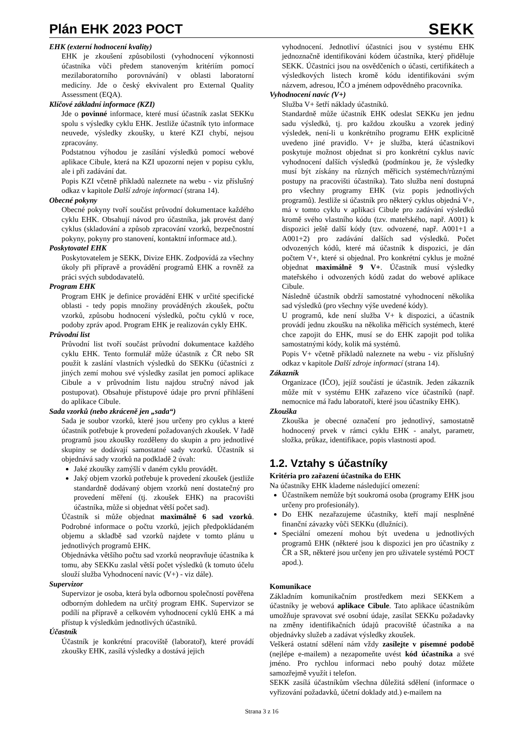Plán EHK 2023 POCT
SEKK
EHK (externí hodnocení kvality)
EHK je zkoušení způsobilosti (vyhodnocení výkonnosti účastníka vůči předem stanoveným kritériím pomocí mezilaboratorního porovnávání) v oblasti laboratorní medicíny. Jde o český ekvivalent pro External Quality Assessment (EQA).
Klíčové základní informace (KZI)
Jde o povinné informace, které musí účastník zaslat SEKKu spolu s výsledky cyklu EHK. Jestliže účastník tyto informace neuvede, výsledky zkoušky, u které KZI chybí, nejsou zpracovány.
Podstatnou výhodou je zasílání výsledků pomocí webové aplikace Cibule, která na KZI upozorní nejen v popisu cyklu, ale i při zadávání dat.
Popis KZI včetně příkladů naleznete na webu - viz příslušný odkaz v kapitole Další zdroje informací (strana 14).
Obecné pokyny
Obecné pokyny tvoří součást průvodní dokumentace každého cyklu EHK. Obsahují návod pro účastníka, jak provést daný cyklus (skladování a způsob zpracování vzorků, bezpečnostní pokyny, pokyny pro stanovení, kontaktní informace atd.).
Poskytovatel EHK
Poskytovatelem je SEKK, Divize EHK. Zodpovídá za všechny úkoly při přípravě a provádění programů EHK a rovněž za práci svých subdodavatelů.
Program EHK
Program EHK je definice provádění EHK v určité specifické oblasti - tedy popis množiny prováděných zkoušek, počtu vzorků, způsobu hodnocení výsledků, počtu cyklů v roce, podoby zpráv apod. Program EHK je realizován cykly EHK.
Průvodní list
Průvodní list tvoří součást průvodní dokumentace každého cyklu EHK. Tento formulář může účastník z ČR nebo SR použít k zaslání vlastních výsledků do SEKKu (účastníci z jiných zemí mohou své výsledky zasílat jen pomocí aplikace Cibule a v průvodním listu najdou stručný návod jak postupovat). Obsahuje přístupové údaje pro první přihlášení do aplikace Cibule.
Sada vzorků (nebo zkráceně jen „sada“)
Sada je soubor vzorků, které jsou určeny pro cyklus a které účastník potřebuje k provedení požadovaných zkoušek. V řadě programů jsou zkoušky rozděleny do skupin a pro jednotlivé skupiny se dodávají samostatné sady vzorků. Účastník si objednává sady vzorků na podkladě 2 úvah:
Jaké zkoušky zamýšlí v daném cyklu provádět.
Jaký objem vzorků potřebuje k provedení zkoušek (jestliže standardně dodávaný objem vzorků není dostatečný pro provedení měření (tj. zkoušek EHK) na pracovišti účastníka, může si objednat větší počet sad).
Účastník si může objednat maximálně 6 sad vzorků. Podrobné informace o počtu vzorků, jejich předpokládaném objemu a skladbě sad vzorků najdete v tomto plánu u jednotlivých programů EHK.
Objednávka většího počtu sad vzorků neopravňuje účastníka k tomu, aby SEKKu zaslal větší počet výsledků (k tomuto účelu slouží služba Vyhodnocení navíc (V+) - viz dále).
Supervizor
Supervizor je osoba, která byla odbornou společností pověřena odborným dohledem na určitý program EHK. Supervizor se podílí na přípravě a celkovém vyhodnocení cyklů EHK a má přístup k výsledkům jednotlivých účastníků.
Účastník
Účastník je konkrétní pracoviště (laboratoř), které provádí zkoušky EHK, zasílá výsledky a dostává jejich
vyhodnocení. Jednotliví účastníci jsou v systému EHK jednoznačně identifikováni kódem účastníka, který přiděluje SEKK. Účastníci jsou na osvědčeních o účasti, certifikátech a výsledkových listech kromě kódu identifikováni svým názvem, adresou, IČO a jménem odpovědného pracovníka.
Vyhodnocení navíc (V+)
Služba V+ šetří náklady účastníků.
Standardně může účastník EHK odeslat SEKKu jen jednu sadu výsledků, tj. pro každou zkoušku a vzorek jediný výsledek, není-li u konkrétního programu EHK explicitně uvedeno jiné pravidlo. V+ je služba, která účastníkovi poskytuje možnost objednat si pro konkrétní cyklus navíc vyhodnocení dalších výsledků (podmínkou je, že výsledky musí být získány na různých měřicích systémech/různými postupy na pracovišti účastníka). Tato služba není dostupná pro všechny programy EHK (viz popis jednotlivých programů). Jestliže si účastník pro některý cyklus objedná V+, má v tomto cyklu v aplikaci Cibule pro zadávání výsledků kromě svého vlastního kódu (tzv. mateřského, např. A001) k dispozici ještě další kódy (tzv. odvozené, např. A001+1 a A001+2) pro zadávání dalších sad výsledků. Počet odvozených kódů, které má účastník k dispozici, je dán počtem V+, které si objednal. Pro konkrétní cyklus je možné objednat maximálně 9 V+. Účastník musí výsledky mateřského i odvozených kódů zadat do webové aplikace Cibule.
Následně účastník obdrží samostatné vyhodnocení několika sad výsledků (pro všechny výše uvedené kódy).
U programů, kde není služba V+ k dispozici, a účastník provádí jednu zkoušku na několika měřicích systémech, které chce zapojit do EHK, musí se do EHK zapojit pod tolika samostatnými kódy, kolik má systémů.
Popis V+ včetně příkladů naleznete na webu - viz příslušný odkaz v kapitole Další zdroje informací (strana 14).
Zákazník
Organizace (IČO), jejíž součástí je účastník. Jeden zákazník může mít v systému EHK zařazeno více účastníků (např. nemocnice má řadu laboratoří, které jsou účastníky EHK).
Zkouška
Zkouška je obecné označení pro jednotlivý, samostatně hodnocený prvek v rámci cyklu EHK - analyt, parametr, složka, průkaz, identifikace, popis vlastnosti apod.
1.2. Vztahy s účastníky
Kritéria pro zařazení účastníka do EHK
Na účastníky EHK klademe následující omezení:
Účastníkem nemůže být soukromá osoba (programy EHK jsou určeny pro profesionály).
Do EHK nezařazujeme účastníky, kteří mají nesplněné finanční závazky vůči SEKKu (dlužníci).
Speciální omezení mohou být uvedena u jednotlivých programů EHK (některé jsou k dispozici jen pro účastníky z ČR a SR, některé jsou určeny jen pro uživatele systémů POCT apod.).
Komunikace
Základním komunikačním prostředkem mezi SEKKem a účastníky je webová aplikace Cibule. Tato aplikace účastníkům umožňuje spravovat své osobní údaje, zasílat SEKKu požadavky na změny identifikačních údajů pracoviště účastníka a na objednávky služeb a zadávat výsledky zkoušek.
Veškerá ostatní sdělení nám vždy zasílejte v písemné podobě (nejlépe e-mailem) a nezapomeňte uvést kód účastníka a své jméno. Pro rychlou informaci nebo pouhý dotaz můžete samozřejmě využít i telefon.
SEKK zasílá účastníkům všechna důležitá sdělení (informace o vyřizování požadavků, účetní doklady atd.) e-mailem na
Strana 3 z 16